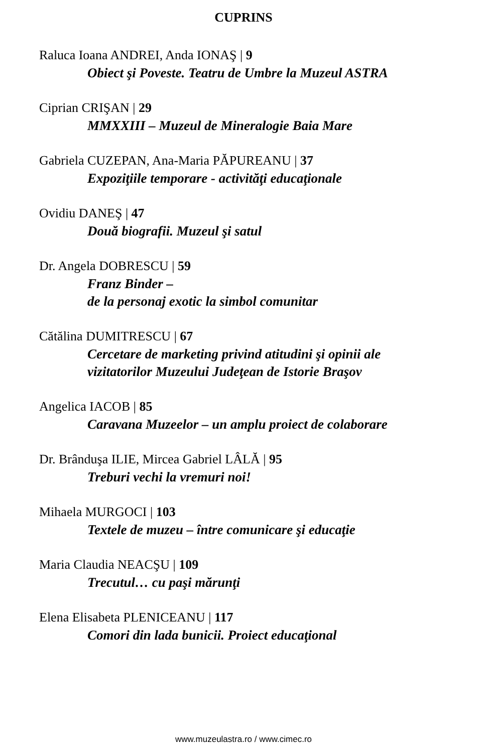CUPRINS
Raluca Ioana ANDREI, Anda IONAŞ | 9
Obiect şi Poveste. Teatru de Umbre la Muzeul ASTRA
Ciprian CRIŞAN | 29
MMXXIII – Muzeul de Mineralogie Baia Mare
Gabriela CUZEPAN, Ana-Maria PĂPUREANU | 37
Expoziţiile temporare - activităţi educaţionale
Ovidiu DANEŞ | 47
Două biografii. Muzeul şi satul
Dr. Angela DOBRESCU | 59
Franz Binder –
de la personaj exotic la simbol comunitar
Cătălina DUMITRESCU | 67
Cercetare de marketing privind atitudini şi opinii ale
vizitatorilor Muzeului Judeţean de Istorie Braşov
Angelica IACOB | 85
Caravana Muzeelor – un amplu proiect de colaborare
Dr. Brânduşa ILIE, Mircea Gabriel LÂLĂ | 95
Treburi vechi la vremuri noi!
Mihaela MURGOCI | 103
Textele de muzeu – între comunicare şi educaţie
Maria Claudia NEACŞU | 109
Trecutul… cu paşi mărunţi
Elena Elisabeta PLENICEANU | 117
Comori din lada bunicii. Proiect educaţional
www.muzeulastra.ro / www.cimec.ro